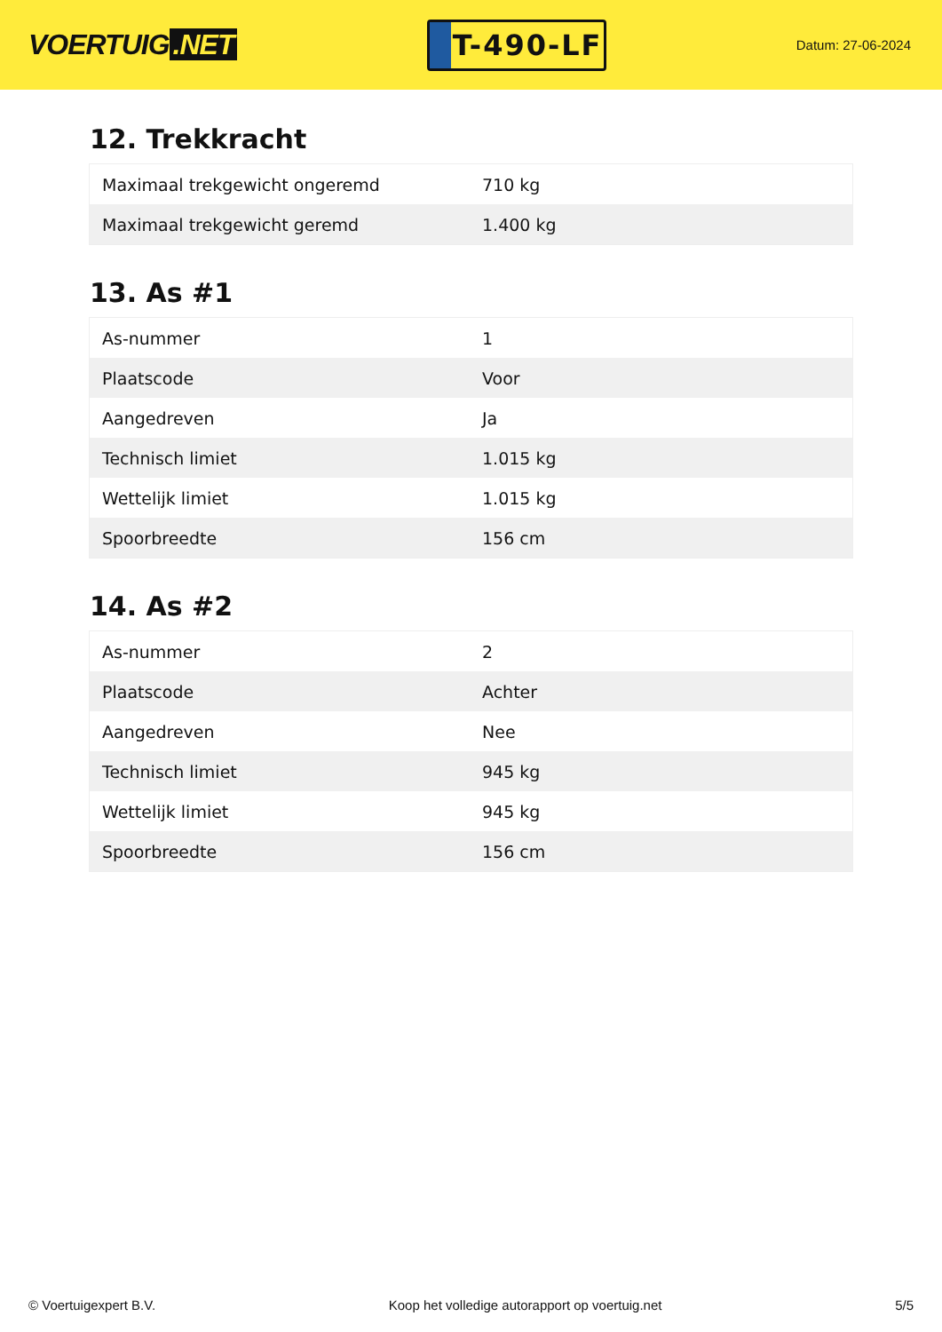VOERTUIG.NET
T-490-LF
Datum: 27-06-2024
12. Trekkracht
| Maximaal trekgewicht ongeremd | 710 kg |
| Maximaal trekgewicht geremd | 1.400 kg |
13. As #1
| As-nummer | 1 |
| Plaatscode | Voor |
| Aangedreven | Ja |
| Technisch limiet | 1.015 kg |
| Wettelijk limiet | 1.015 kg |
| Spoorbreedte | 156 cm |
14. As #2
| As-nummer | 2 |
| Plaatscode | Achter |
| Aangedreven | Nee |
| Technisch limiet | 945 kg |
| Wettelijk limiet | 945 kg |
| Spoorbreedte | 156 cm |
© Voertuigexpert B.V. Koop het volledige autorapport op voertuig.net 5/5